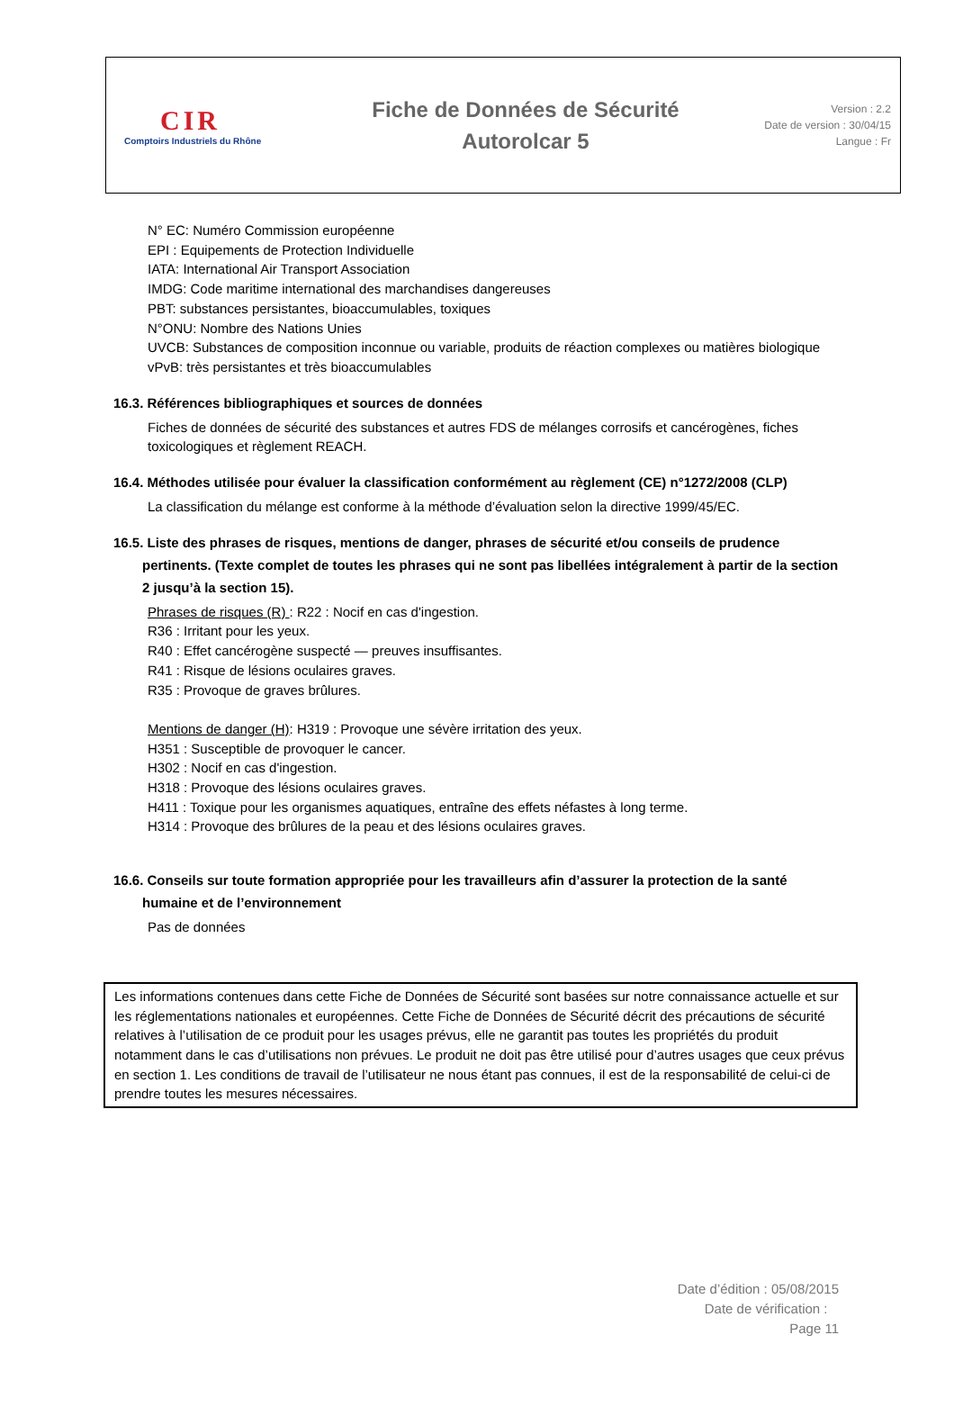CIR
Comptoirs Industriels du Rhône
Fiche de Données de Sécurité
Autorolcar 5
Version : 2.2
Date de version : 30/04/15
Langue : Fr
N° EC: Numéro Commission européenne
EPI : Equipements de Protection Individuelle
IATA: International Air Transport Association
IMDG: Code maritime international des marchandises dangereuses
PBT: substances persistantes, bioaccumulables, toxiques
N°ONU: Nombre des Nations Unies
UVCB: Substances de composition inconnue ou variable, produits de réaction complexes ou matières biologique
vPvB: très persistantes et très bioaccumulables
16.3. Références bibliographiques et sources de données
Fiches de données de sécurité des substances et autres FDS de mélanges corrosifs et cancérogènes, fiches toxicologiques et règlement REACH.
16.4. Méthodes utilisée pour évaluer la classification conformément au règlement (CE) n°1272/2008 (CLP)
La classification du mélange est conforme à la méthode d’évaluation selon la directive 1999/45/EC.
16.5. Liste des phrases de risques, mentions de danger, phrases de sécurité et/ou conseils de prudence
pertinents. (Texte complet de toutes les phrases qui ne sont pas libellées intégralement à partir de la section 2 jusqu’à la section 15).
Phrases de risques (R) : R22 : Nocif en cas d'ingestion.
R36 : Irritant pour les yeux.
R40 : Effet cancérogène suspecté — preuves insuffisantes.
R41 : Risque de lésions oculaires graves.
R35 : Provoque de graves brûlures.
Mentions de danger (H): H319 : Provoque une sévère irritation des yeux.
H351 : Susceptible de provoquer le cancer.
H302 : Nocif en cas d'ingestion.
H318 : Provoque des lésions oculaires graves.
H411 : Toxique pour les organismes aquatiques, entraîne des effets néfastes à long terme.
H314 : Provoque des brûlures de la peau et des lésions oculaires graves.
16.6. Conseils sur toute formation appropriée pour les travailleurs afin d’assurer la protection de la santé
humaine et de l’environnement
Pas de données
Les informations contenues dans cette Fiche de Données de Sécurité sont basées sur notre connaissance actuelle et sur les réglementations nationales et européennes. Cette Fiche de Données de Sécurité décrit des précautions de sécurité relatives à l’utilisation de ce produit pour les usages prévus, elle ne garantit pas toutes les propriétés du produit notamment dans le cas d’utilisations non prévues. Le produit ne doit pas être utilisé pour d’autres usages que ceux prévus en section 1. Les conditions de travail de l’utilisateur ne nous étant pas connues, il est de la responsabilité de celui-ci de prendre toutes les mesures nécessaires.
Date d’édition : 05/08/2015
Date de vérification :
Page 11